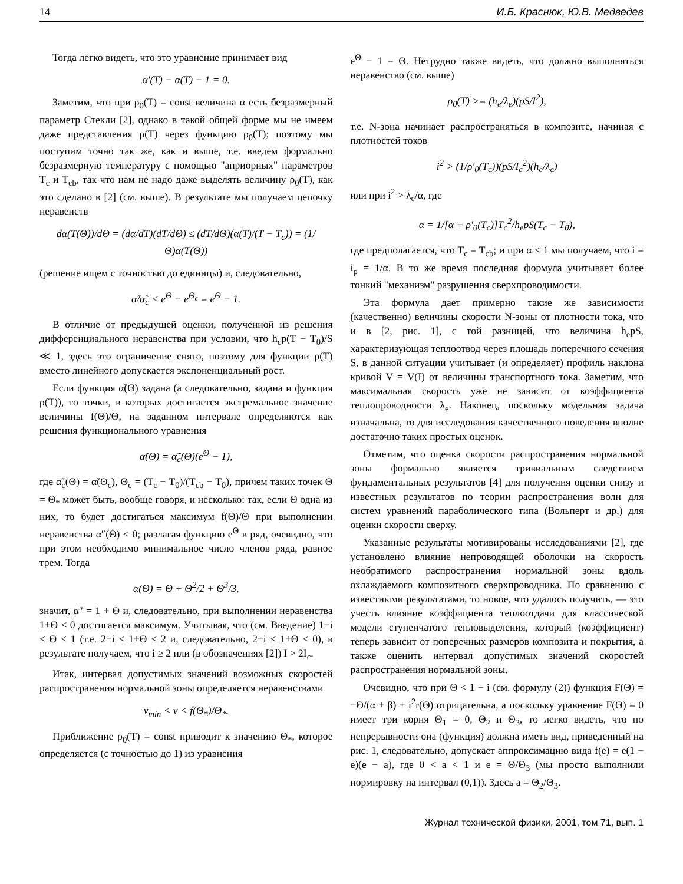14 И.Б. Краснюк, Ю.В. Медведев
Тогда легко видеть, что это уравнение принимает вид
α′(T) − α(T) − 1 = 0.
Заметим, что при ρ<sub>0</sub>(T) = const величина α есть безразмерный параметр Стекли [2], однако в такой общей форме мы не имеем даже представления ρ(T) через функцию ρ<sub>0</sub>(T); поэтому мы поступим точно так же, как и выше, т.е. введем формально безразмерную температуру с помощью "априорных" параметров T<sub>c</sub> и T<sub>cb</sub>, так что нам не надо даже выделять величину ρ<sub>0</sub>(T), как это сделано в [2] (см. выше). В результате мы получаем цепочку неравенств
dα(T(Θ))/dΘ = (dα/dT)(dT/dΘ) ≤ (dT/dΘ)(α(T)/(T − T<sub>c</sub>)) = (1/Θ)α(T(Θ))
(решение ищем с точностью до единицы) и, следовательно,
α̃/α̃<sub>c</sub> < e<sup>Θ</sup> − e<sup>Θ<sub>c</sub></sup> = e<sup>Θ</sup> − 1.
В отличие от предыдущей оценки, полученной из решения дифференциального неравенства при условии, что h<sub>c</sub>p(T − T<sub>0</sub>)/S ≪ 1, здесь это ограничение снято, поэтому для функции ρ(T) вместо линейного допускается экспоненциальный рост.
Если функция α̃(Θ) задана (а следовательно, задана и функция ρ(T)), то точки, в которых достигается экстремальное значение величины f(Θ)/Θ, на заданном интервале определяются как решения функционального уравнения
α̃(Θ) = α̃<sub>c</sub>(Θ)(e<sup>Θ</sup> − 1),
где α̃<sub>c</sub>(Θ) = α̃(Θ<sub>c</sub>), Θ<sub>c</sub> = (T<sub>c</sub> − T<sub>0</sub>)/(T<sub>cb</sub> − T<sub>0</sub>), причем таких точек Θ = Θ<sub>*</sub> может быть, вообще говоря, и несколько: так, если Θ одна из них, то будет достигаться максимум f(Θ)/Θ при выполнении неравенства α″(Θ) < 0; разлагая функцию e<sup>Θ</sup> в ряд, очевидно, что при этом необходимо минимальное число членов ряда, равное трем. Тогда
α(Θ) = Θ + Θ<sup>2</sup>/2 + Θ<sup>3</sup>/3,
значит, α″ = 1 + Θ и, следовательно, при выполнении неравенства 1+Θ < 0 достигается максимум. Учитывая, что (см. Введение) 1−i ≤ Θ ≤ 1 (т.е. 2−i ≤ 1+Θ ≤ 2 и, следовательно, 2−i ≤ 1+Θ < 0), в результате получаем, что i ≥ 2 или (в обозначениях [2]) I > 2I<sub>c</sub>.
Итак, интервал допустимых значений возможных скоростей распространения нормальной зоны определяется неравенствами
v<sub>min</sub> < v < f(Θ<sub>*</sub>)/Θ<sub>*</sub>.
Приближение ρ<sub>0</sub>(T) = const приводит к значению Θ<sub>*</sub>, которое определяется (с точностью до 1) из уравнения
e<sup>Θ</sup> − 1 = Θ. Нетрудно также видеть, что должно выполняться неравенство (см. выше)
ρ<sub>0</sub>(T) >= (h<sub>e</sub>/λ<sub>e</sub>)(pS/I<sup>2</sup>),
т.е. N-зона начинает распространяться в композите, начиная с плотностей токов
i<sup>2</sup> > (1/ρ′<sub>0</sub>(T<sub>c</sub>))(pS/I<sub>c</sub><sup>2</sup>)(h<sub>e</sub>/λ<sub>e</sub>)
или при i<sup>2</sup> > λ<sub>e</sub>/α, где
α = 1/[α + ρ′<sub>0</sub>(T<sub>c</sub>)]T<sub>c</sub><sup>2</sup>/h<sub>e</sub>pS(T<sub>c</sub> − T<sub>0</sub>),
где предполагается, что T<sub>c</sub> = T<sub>cb</sub>; и при α ≤ 1 мы получаем, что i = i<sub>p</sub> = 1/α. В то же время последняя формула учитывает более тонкий "механизм" разрушения сверхпроводимости.
Эта формула дает примерно такие же зависимости (качественно) величины скорости N-зоны от плотности тока, что и в [2, рис. 1], с той разницей, что величина h<sub>e</sub>pS, характеризующая теплоотвод через площадь поперечного сечения S, в данной ситуации учитывает (и определяет) профиль наклона кривой V = V(I) от величины транспортного тока. Заметим, что максимальная скорость уже не зависит от коэффициента теплопроводности λ<sub>e</sub>. Наконец, поскольку модельная задача изначальна, то для исследования качественного поведения вполне достаточно таких простых оценок.
Отметим, что оценка скорости распространения нормальной зоны формально является тривиальным следствием фундаментальных результатов [4] для получения оценки снизу и известных результатов по теории распространения волн для систем уравнений параболического типа (Вольперт и др.) для оценки скорости сверху.
Указанные результаты мотивированы исследованиями [2], где установлено влияние непроводящей оболочки на скорость необратимого распространения нормальной зоны вдоль охлаждаемого композитного сверхпроводника. По сравнению с известными результатами, то новое, что удалось получить, — это учесть влияние коэффициента теплоотдачи для классической модели ступенчатого тепловыделения, который (коэффициент) теперь зависит от поперечных размеров композита и покрытия, а также оценить интервал допустимых значений скоростей распространения нормальной зоны.
Очевидно, что при Θ < 1 − i (см. формулу (2)) функция F(Θ) = −Θ/(α + β) + i<sup>2</sup>r(Θ) отрицательна, а поскольку уравнение F(Θ) = 0 имеет три корня Θ<sub>1</sub> = 0, Θ<sub>2</sub> и Θ<sub>3</sub>, то легко видеть, что по непрерывности она (функция) должна иметь вид, приведенный на рис. 1, следовательно, допускает аппроксимацию вида f(e) = e(1 − e)(e − a), где 0 < a < 1 и e = Θ/Θ<sub>3</sub> (мы просто выполнили нормировку на интервал (0,1)). Здесь a = Θ<sub>2</sub>/Θ<sub>3</sub>.
Журнал технической физики, 2001, том 71, вып. 1